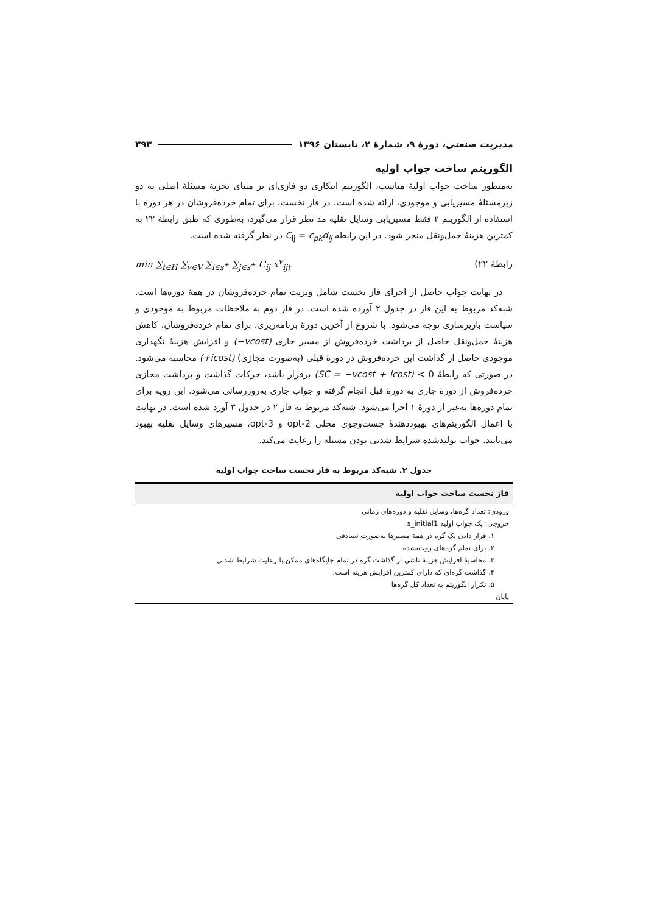مدیریت صنعتی، دورهٔ ۹، شمارهٔ ۲، تابستان ۱۳۹۶ ۳۹۳
الگوریتم ساخت جواب اولیه
به‌منظور ساخت جواب اولیهٔ مناسب، الگوریتم ابتکاری دو فازی‌ای بر مبنای تجزیهٔ مسئلهٔ اصلی به دو زیرمسئلهٔ مسیریابی و موجودی، ارائه شده است. در فاز نخست، برای تمام خرده‌فروشان در هر دوره با استفاده از الگوریتم ۲ فقط مسیریابی وسایل نقلیه مد نظر قرار می‌گیرد، به‌طوری که طبق رابطهٔ ۲۲ به کمترین هزینهٔ حمل‌ونقل منجر شود. در این رابطه C<sub>ij</sub> = c<sub>pk</sub>d<sub>ij</sub> در نظر گرفته شده است.
رابطهٔ ۲۲) min ∑<sub>t∈H</sub> ∑<sub>v∈V</sub> ∑<sub>i∈s<sup>+</sup></sub> ∑<sub>j∈s<sup>+</sup></sub> C<sub>ij</sub> x<sup>v</sup><sub>ijt</sub>
در نهایت جواب حاصل از اجرای فاز نخست شامل ویزیت تمام خرده‌فروشان در همهٔ دوره‌ها است. شبه‌کد مربوط به این فاز در جدول ۲ آورده شده است. در فاز دوم به ملاحظات مربوط به موجودی و سیاست بازپرسازی توجه می‌شود. با شروع از آخرین دورهٔ برنامه‌ریزی، برای تمام خرده‌فروشان، کاهش هزینهٔ حمل‌ونقل حاصل از برداشت خرده‌فروش از مسیر جاری (−vcost) و افزایش هزینهٔ نگهداری موجودی حاصل از گذاشت این خرده‌فروش در دورهٔ قبلی (به‌صورت مجازی) (+icost) محاسبه می‌شود. در صورتی که رابطهٔ (SC = −vcost + icost) < 0 برقرار باشد، حرکات گذاشت و برداشت مجازی خرده‌فروش از دورهٔ جاری به دورهٔ قبل انجام گرفته و جواب جاری به‌روزرسانی می‌شود. این رویه برای تمام دوره‌ها به‌غیر از دورهٔ ۱ اجرا می‌شود. شبه‌کد مربوط به فاز ۲ در جدول ۳ آورد شده است. در نهایت با اعمال الگوریتم‌های بهبوددهندهٔ جست‌وجوی محلی 2-opt و 3-opt، مسیرهای وسایل نقلیه بهبود می‌یابند. جواب تولیدشده شرایط شدنی بودن مسئله را رعایت می‌کند.
جدول ۲. شبه‌کد مربوط به فاز نخست ساخت جواب اولیه
| فاز نخست ساخت جواب اولیه |
| --- |
| ورودی: تعداد گره‌ها، وسایل نقلیه و دوره‌های زمانی |
| خروجی: یک جواب اولیه s_initial1 |
| ۱. قرار دادن یک گره در همهٔ مسیرها به‌صورت تصادفی |
| ۲. برای تمام گره‌های روت‌نشده |
| ۳. محاسبهٔ افزایش هزینهٔ ناشی از گذاشت گره در تمام جایگاه‌های ممکن با رعایت شرایط شدنی |
| ۴. گذاشت گره‌ای که دارای کمترین افزایش هزینه است. |
| ۵. تکرار الگوریتم به تعداد کل گره‌ها |
| پایان |